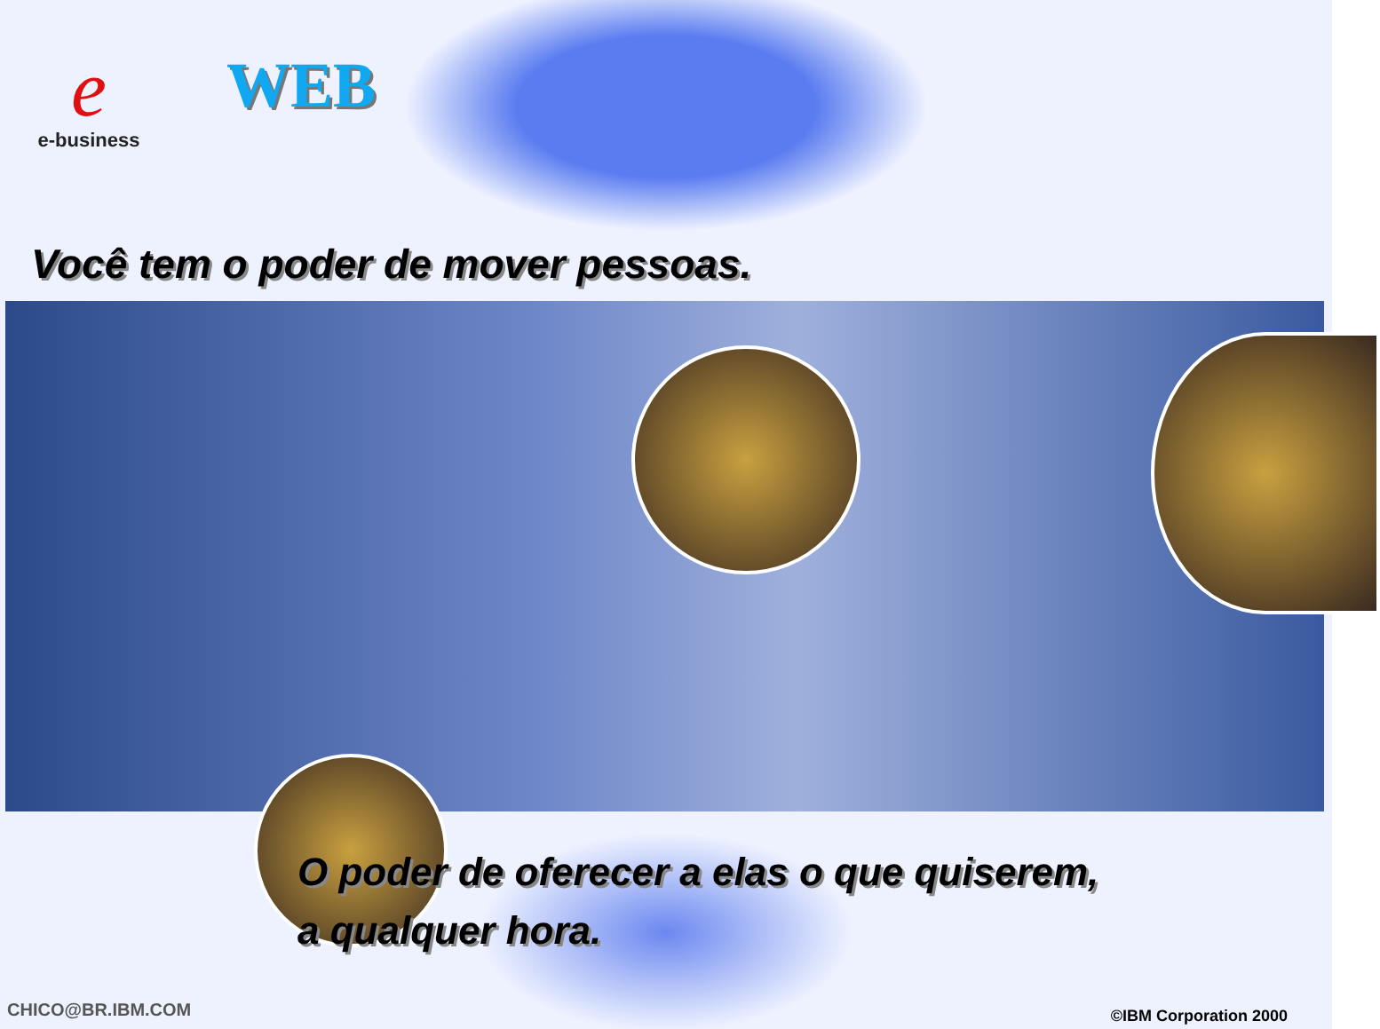e
e-business
WEB
Você tem o poder de mover pessoas.
O poder de oferecer a elas o que quiserem,
a qualquer hora.
CHICO@BR.IBM.COM ©IBM Corporation 2000